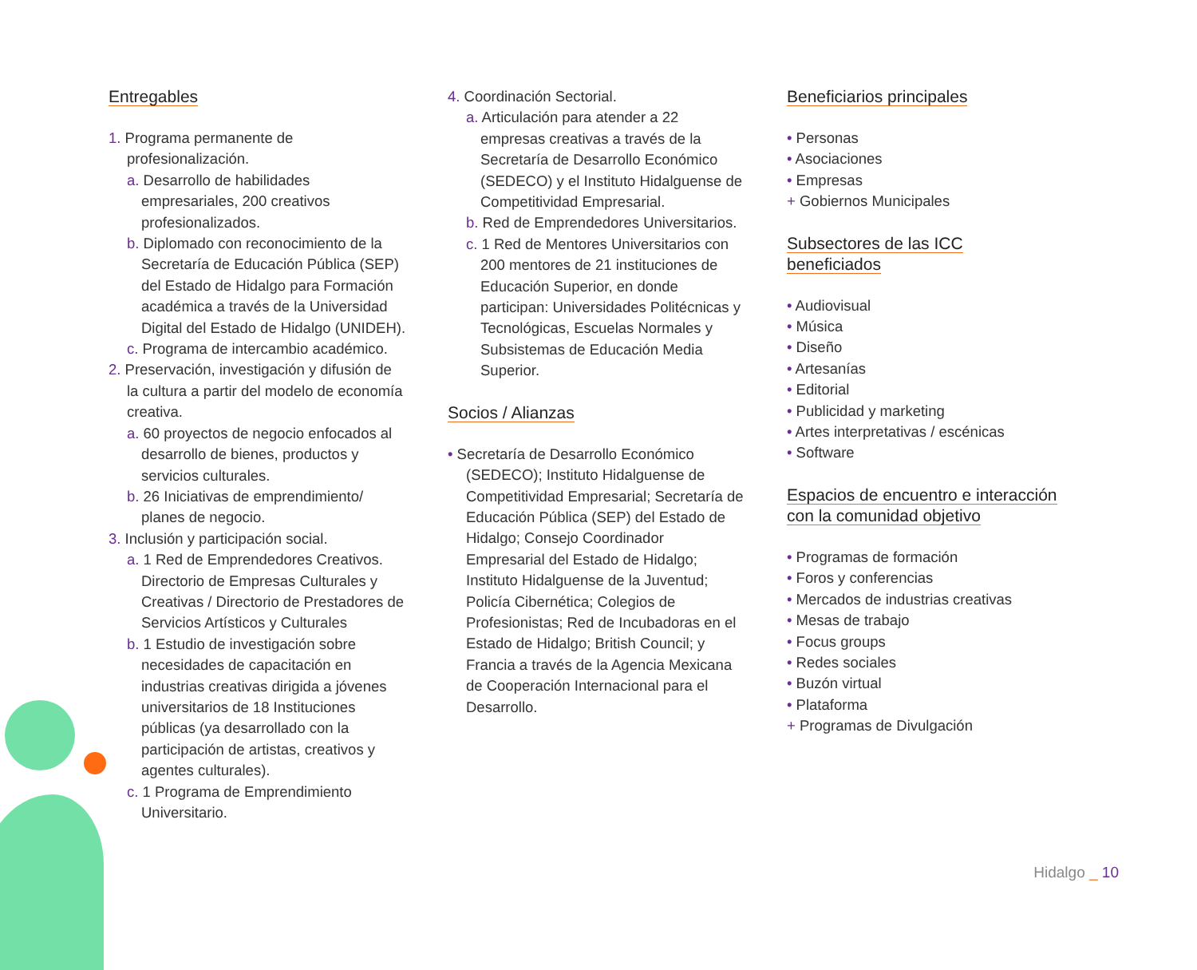Entregables
1. Programa permanente de profesionalización.
a. Desarrollo de habilidades empresariales, 200 creativos profesionalizados.
b. Diplomado con reconocimiento de la Secretaría de Educación Pública (SEP) del Estado de Hidalgo para Formación académica a través de la Universidad Digital del Estado de Hidalgo (UNIDEH).
c. Programa de intercambio académico.
2. Preservación, investigación y difusión de la cultura a partir del modelo de economía creativa.
a. 60 proyectos de negocio enfocados al desarrollo de bienes, productos y servicios culturales.
b. 26 Iniciativas de emprendimiento/ planes de negocio.
3. Inclusión y participación social.
a. 1 Red de Emprendedores Creativos. Directorio de Empresas Culturales y Creativas / Directorio de Prestadores de Servicios Artísticos y Culturales
b. 1 Estudio de investigación sobre necesidades de capacitación en industrias creativas dirigida a jóvenes universitarios de 18 Instituciones públicas (ya desarrollado con la participación de artistas, creativos y agentes culturales).
c. 1 Programa de Emprendimiento Universitario.
4. Coordinación Sectorial.
a. Articulación para atender a 22 empresas creativas a través de la Secretaría de Desarrollo Económico (SEDECO) y el Instituto Hidalguense de Competitividad Empresarial.
b. Red de Emprendedores Universitarios.
c. 1 Red de Mentores Universitarios con 200 mentores de 21 instituciones de Educación Superior, en donde participan: Universidades Politécnicas y Tecnológicas, Escuelas Normales y Subsistemas de Educación Media Superior.
Socios / Alianzas
• Secretaría de Desarrollo Económico (SEDECO); Instituto Hidalguense de Competitividad Empresarial; Secretaría de Educación Pública (SEP) del Estado de Hidalgo; Consejo Coordinador Empresarial del Estado de Hidalgo; Instituto Hidalguense de la Juventud; Policía Cibernética; Colegios de Profesionistas; Red de Incubadoras en el Estado de Hidalgo; British Council; y Francia a través de la Agencia Mexicana de Cooperación Internacional para el Desarrollo.
Beneficiarios principales
• Personas
• Asociaciones
• Empresas
+ Gobiernos Municipales
Subsectores de las ICC beneficiados
• Audiovisual
• Música
• Diseño
• Artesanías
• Editorial
• Publicidad y marketing
• Artes interpretativas / escénicas
• Software
Espacios de encuentro e interacción con la comunidad objetivo
• Programas de formación
• Foros y conferencias
• Mercados de industrias creativas
• Mesas de trabajo
• Focus groups
• Redes sociales
• Buzón virtual
• Plataforma
+ Programas de Divulgación
Hidalgo _ 10